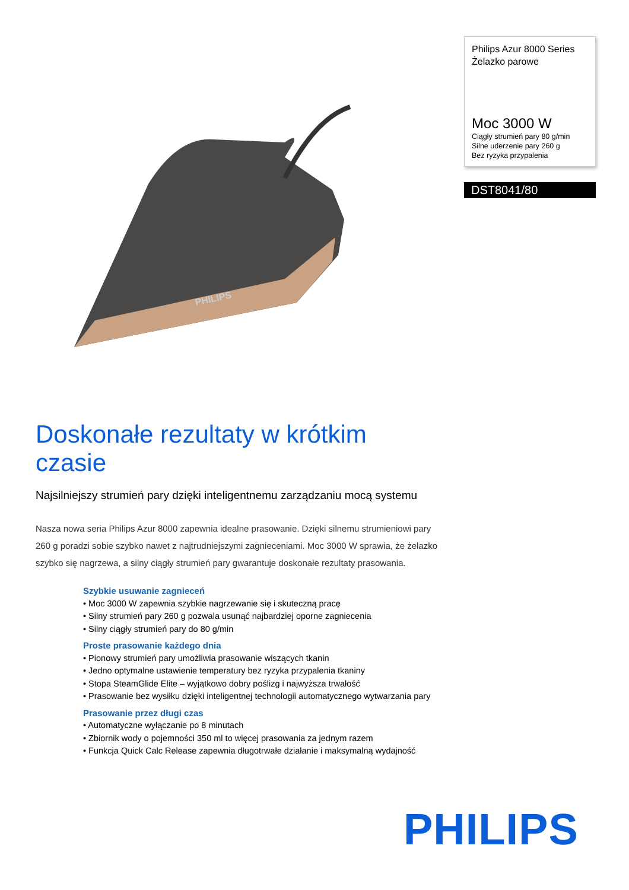PHILIPS
Philips Azur 8000 Series
Żelazko parowe
Moc 3000 W
Ciągły strumień pary 80 g/min
Silne uderzenie pary 260 g
Bez ryzyka przypalenia
DST8041/80
Doskonałe rezultaty w krótkim czasie
Najsilniejszy strumień pary dzięki inteligentnemu zarządzaniu mocą systemu
Nasza nowa seria Philips Azur 8000 zapewnia idealne prasowanie. Dzięki silnemu strumieniowi pary 260 g poradzi sobie szybko nawet z najtrudniejszymi zagnieceniami. Moc 3000 W sprawia, że żelazko szybko się nagrzewa, a silny ciągły strumień pary gwarantuje doskonałe rezultaty prasowania.
Szybkie usuwanie zagnieceń
• Moc 3000 W zapewnia szybkie nagrzewanie się i skuteczną pracę
• Silny strumień pary 260 g pozwala usunąć najbardziej oporne zagniecenia
• Silny ciągły strumień pary do 80 g/min
Proste prasowanie każdego dnia
• Pionowy strumień pary umożliwia prasowanie wiszących tkanin
• Jedno optymalne ustawienie temperatury bez ryzyka przypalenia tkaniny
• Stopa SteamGlide Elite – wyjątkowo dobry poślizg i najwyższa trwałość
• Prasowanie bez wysiłku dzięki inteligentnej technologii automatycznego wytwarzania pary
Prasowanie przez długi czas
• Automatyczne wyłączanie po 8 minutach
• Zbiornik wody o pojemności 350 ml to więcej prasowania za jednym razem
• Funkcja Quick Calc Release zapewnia długotrwałe działanie i maksymalną wydajność
PHILIPS